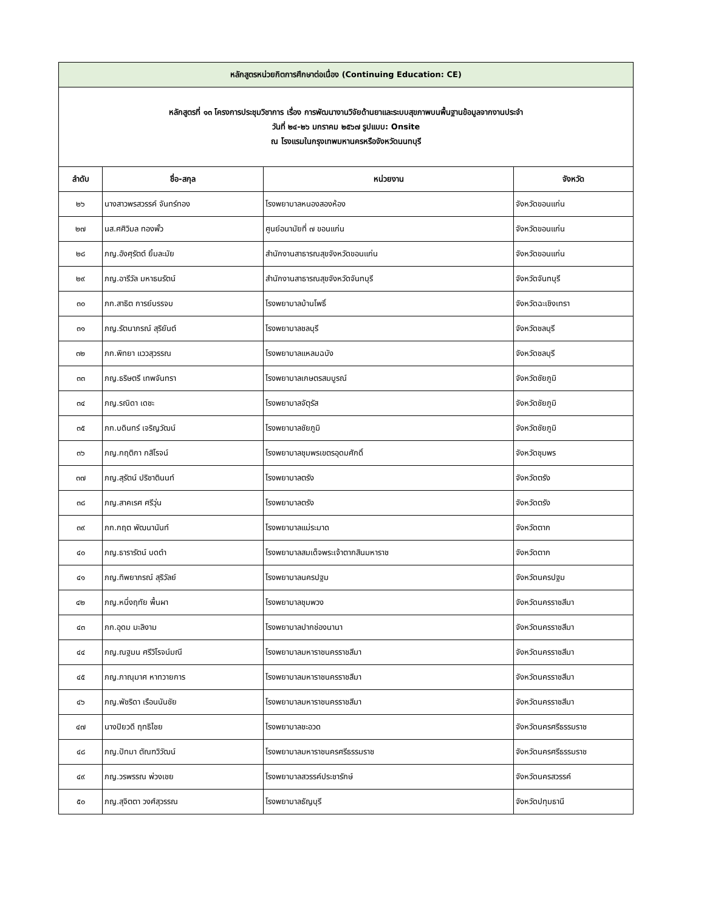| หลักสูตรหน่วยกิตการศึกษาต่อเนื่อง (Continuing Education: CE) | | | |
| หลักสูตรที่ ๑๓ โครงการประชุมวิชาการ เรื่อง การพัฒนางานวิจัยด้านยาและระบบสุขภาพบนพื้นฐานข้อมูลจากงานประจำ วันที่ ๒๔-๒๖ มกราคม ๒๕๖๗ รูปแบบ: Onsite ณ โรงแรมในกรุงเทพมหานครหรือจังหวัดนนทบุรี | | | |
| ลำดับ | ชื่อ-สกุล | หน่วยงาน | จังหวัด |
| ๒๖ | นางสาวพรสวรรค์ จันทร์ทอง | โรงพยาบาลหนองสองห้อง | จังหวัดขอนแก่น |
| ๒๗ | นส.ศศิวิมล ทองพั้ว | ศูนย์อนามัยที่ ๗ ขอนแก่น | จังหวัดขอนแก่น |
| ๒๘ | ภญ.อังศุรัตต์ ยิ้มละมัย | สำนักงานสาธารณสุขจังหวัดขอนแก่น | จังหวัดขอนแก่น |
| ๒๙ | ภญ.อารีวัล มหาธนรัตน์ | สำนักงานสาธารณสุขจังหวัดจันทบุรี | จังหวัดจันทบุรี |
| ๓๐ | ภก.สาธิต การย์บรรจบ | โรงพยาบาลบ้านโพธิ์ | จังหวัดฉะเชิงเทรา |
| ๓๑ | ภญ.รัตนาภรณ์ สุริยันต์ | โรงพยาบาลชลบุรี | จังหวัดชลบุรี |
| ๓๒ | ภก.พิทยา แววสุวรรณ | โรงพยาบาลแหลมฉบัง | จังหวัดชลบุรี |
| ๓๓ | ภญ.ธริษตรี เทพจันทรา | โรงพยาบาลเกษตรสมบูรณ์ | จังหวัดชัยภูมิ |
| ๓๔ | ภญ.รณิดา เดชะ | โรงพยาบาลจัตุรัส | จังหวัดชัยภูมิ |
| ๓๕ | ภก.บดินทร์ เจริญวัฒน์ | โรงพยาบาลชัยภูมิ | จังหวัดชัยภูมิ |
| ๓๖ | ภญ.กฤติกา กสิโรจน์ | โรงพยาบาลชุมพรเขตรอุดมศักดิ์ | จังหวัดชุมพร |
| ๓๗ | ภญ.สุรัตน์ ปริชาตินนท์ | โรงพยาบาลตรัง | จังหวัดตรัง |
| ๓๘ | ภญ.สาคเรศ ศรีวุ่น | โรงพยาบาลตรัง | จังหวัดตรัง |
| ๓๙ | ภก.กฤต พัฒนานันท์ | โรงพยาบาลแม่ระมาด | จังหวัดตาก |
| ๔๐ | ภญ.ธารารัตน์ บดตำ | โรงพยาบาลสมเด็จพระเจ้าตากสินมหาราช | จังหวัดตาก |
| ๔๑ | ภญ.ทิพยาภรณ์ สุริวัลย์ | โรงพยาบาลนครปฐม | จังหวัดนครปฐม |
| ๔๒ | ภญ.หนึ่งฤทัย พื้นผา | โรงพยาบาลชุมพวง | จังหวัดนครราชสีมา |
| ๔๓ | ภก.อุดม มะลิงาม | โรงพยาบาลปากช่องนานา | จังหวัดนครราชสีมา |
| ๔๔ | ภญ.ณฐมน ศรีวิโรจน์มณี | โรงพยาบาลมหาราชนครราชสีมา | จังหวัดนครราชสีมา |
| ๔๕ | ภญ.ภาณุมาศ หาทวายการ | โรงพยาบาลมหาราชนครราชสีมา | จังหวัดนครราชสีมา |
| ๔๖ | ภญ.พัชริดา เรือนนันชัย | โรงพยาบาลมหาราชนครราชสีมา | จังหวัดนครราชสีมา |
| ๔๗ | นางปิยวดี ฤทธิไชย | โรงพยาบาลชะอวด | จังหวัดนครศรีธรรมราช |
| ๔๘ | ภญ.ปัทมา ตัณฑวิวัฒน์ | โรงพยาบาลมหาราชนครศรีธรรมราช | จังหวัดนครศรีธรรมราช |
| ๔๙ | ภญ.วรพรรณ พ่วงเชย | โรงพยาบาลสวรรค์ประชารักษ์ | จังหวัดนครสวรรค์ |
| ๕๐ | ภญ.สุจิตตา วงศ์สุวรรณ | โรงพยาบาลธัญบุรี | จังหวัดปทุมธานี |